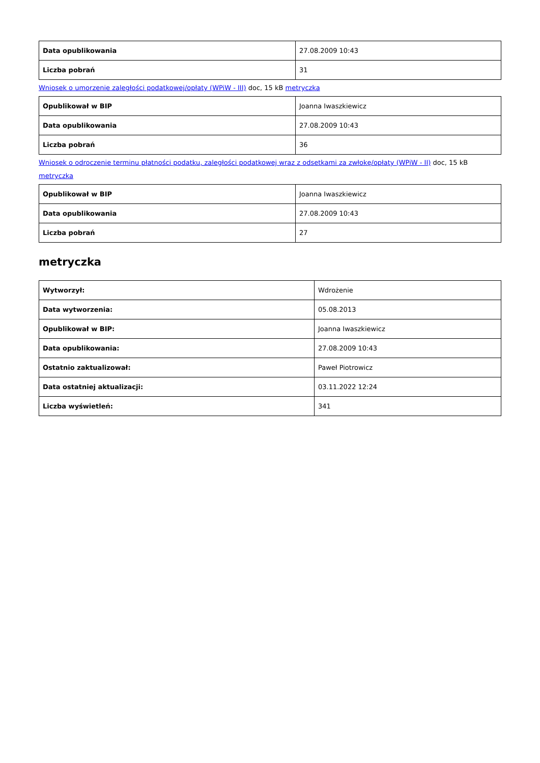| Data opublikowania | 27.08.2009 10:43 |
| Liczba pobrań | 31 |
Wniosek o umorzenie zaległości podatkowej/opłaty (WPiW - III) doc, 15 kB metryczka
| Opublikował w BIP | Joanna Iwaszkiewicz |
| Data opublikowania | 27.08.2009 10:43 |
| Liczba pobrań | 36 |
Wniosek o odroczenie terminu płatności podatku, zaległości podatkowej wraz z odsetkami za zwłokę/opłaty (WPiW - II) doc, 15 kB metryczka
| Opublikował w BIP | Joanna Iwaszkiewicz |
| Data opublikowania | 27.08.2009 10:43 |
| Liczba pobrań | 27 |
metryczka
| Wytworzył: | Wdrożenie |
| Data wytworzenia: | 05.08.2013 |
| Opublikował w BIP: | Joanna Iwaszkiewicz |
| Data opublikowania: | 27.08.2009 10:43 |
| Ostatnio zaktualizował: | Paweł Piotrowicz |
| Data ostatniej aktualizacji: | 03.11.2022 12:24 |
| Liczba wyświetleń: | 341 |